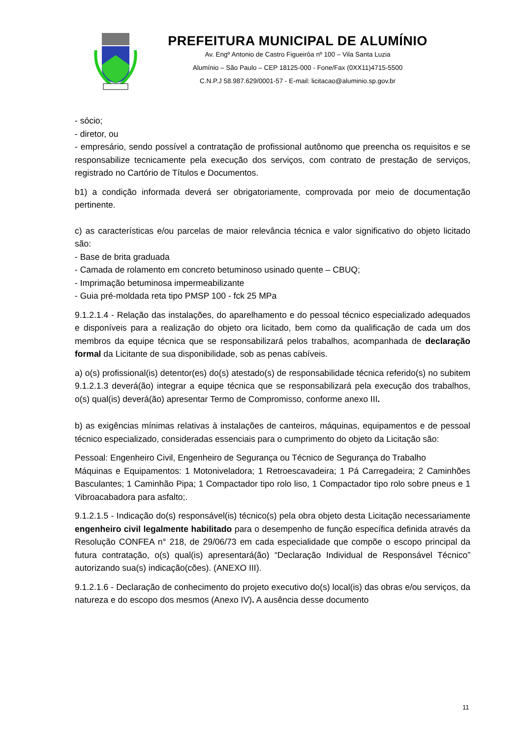PREFEITURA MUNICIPAL DE ALUMÍNIO
Av. Engº Antonio de Castro Figueirôa nº 100 – Vila Santa Luzia
Alumínio – São Paulo – CEP 18125-000 - Fone/Fax (0XX11)4715-5500
C.N.P.J 58.987.629/0001-57 - E-mail: licitacao@aluminio.sp.gov.br
- sócio;
- diretor, ou
- empresário, sendo possível a contratação de profissional autônomo que preencha os requisitos e se responsabilize tecnicamente pela execução dos serviços, com contrato de prestação de serviços, registrado no Cartório de Títulos e Documentos.
b1) a condição informada deverá ser obrigatoriamente, comprovada por meio de documentação pertinente.
c) as características e/ou parcelas de maior relevância técnica e valor significativo do objeto licitado são:
- Base de brita graduada
- Camada de rolamento em concreto betuminoso usinado quente – CBUQ;
- Imprimação betuminosa impermeabilizante
- Guia pré-moldada reta tipo PMSP 100 - fck 25 MPa
9.1.2.1.4 - Relação das instalações, do aparelhamento e do pessoal técnico especializado adequados e disponíveis para a realização do objeto ora licitado, bem como da qualificação de cada um dos membros da equipe técnica que se responsabilizará pelos trabalhos, acompanhada de declaração formal da Licitante de sua disponibilidade, sob as penas cabíveis.
a) o(s) profissional(is) detentor(es) do(s) atestado(s) de responsabilidade técnica referido(s) no subitem 9.1.2.1.3 deverá(ão) integrar a equipe técnica que se responsabilizará pela execução dos trabalhos, o(s) qual(is) deverá(ão) apresentar Termo de Compromisso, conforme anexo III.
b) as exigências mínimas relativas à instalações de canteiros, máquinas, equipamentos e de pessoal técnico especializado, consideradas essenciais para o cumprimento do objeto da Licitação são:
Pessoal: Engenheiro Civil, Engenheiro de Segurança ou Técnico de Segurança do Trabalho
Máquinas e Equipamentos: 1 Motoniveladora; 1 Retroescavadeira; 1 Pá Carregadeira; 2 Caminhões Basculantes; 1 Caminhão Pipa; 1 Compactador tipo rolo liso, 1 Compactador tipo rolo sobre pneus e 1 Vibroacabadora para asfalto;.
9.1.2.1.5 - Indicação do(s) responsável(is) técnico(s) pela obra objeto desta Licitação necessariamente engenheiro civil legalmente habilitado para o desempenho de função específica definida através da Resolução CONFEA n° 218, de 29/06/73 em cada especialidade que compõe o escopo principal da futura contratação, o(s) qual(is) apresentará(ão) “Declaração Individual de Responsável Técnico” autorizando sua(s) indicação(cões). (ANEXO III).
9.1.2.1.6 - Declaração de conhecimento do projeto executivo do(s) local(is) das obras e/ou serviços, da natureza e do escopo dos mesmos (Anexo IV). A ausência desse documento
11